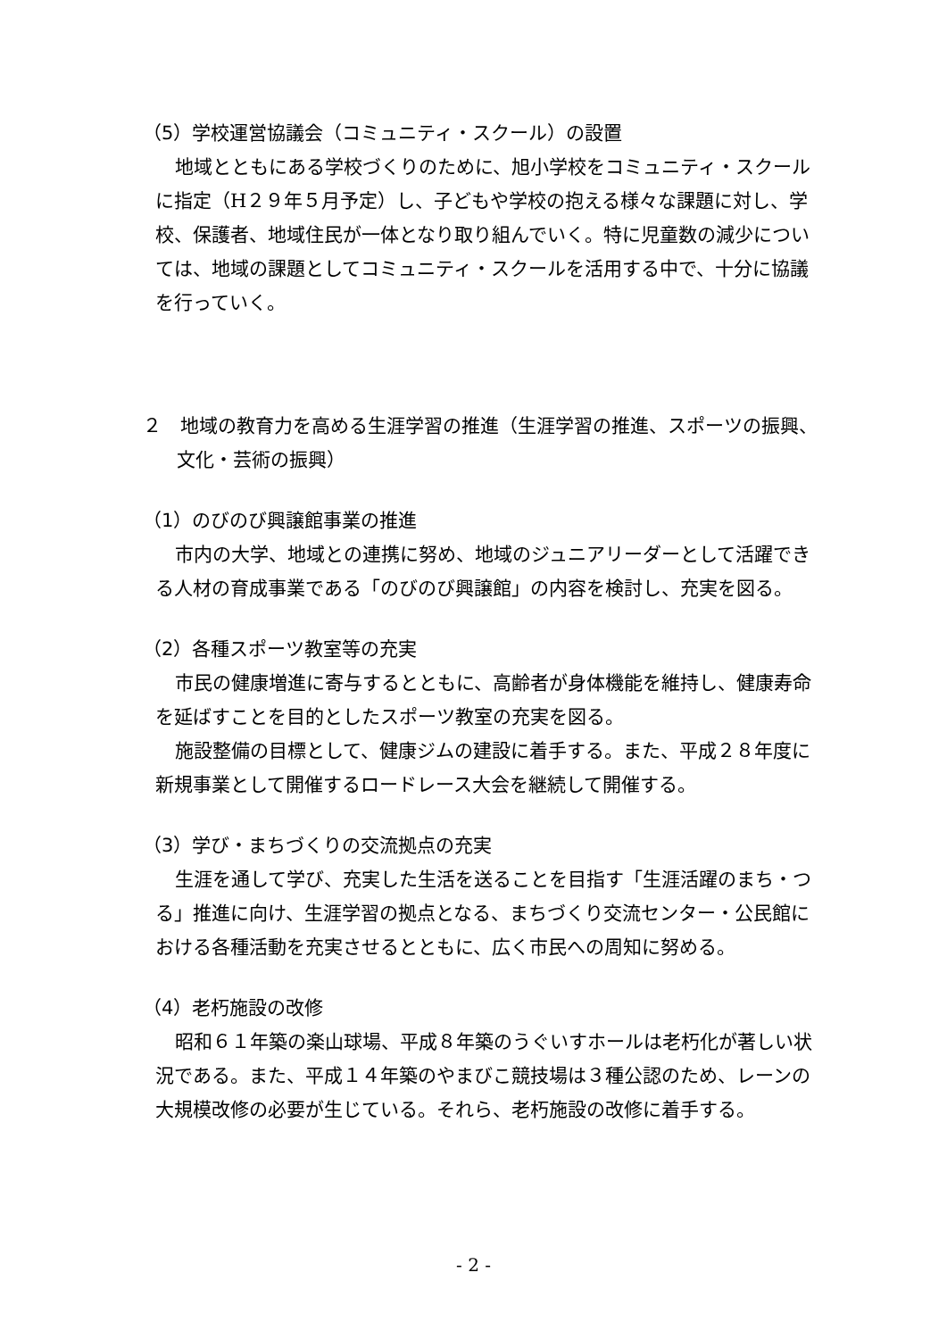（5）学校運営協議会（コミュニティ・スクール）の設置
地域とともにある学校づくりのために、旭小学校をコミュニティ・スクールに指定（H２９年５月予定）し、子どもや学校の抱える様々な課題に対し、学校、保護者、地域住民が一体となり取り組んでいく。特に児童数の減少については、地域の課題としてコミュニティ・スクールを活用する中で、十分に協議を行っていく。
２　地域の教育力を高める生涯学習の推進（生涯学習の推進、スポーツの振興、文化・芸術の振興）
（1）のびのび興譲館事業の推進
市内の大学、地域との連携に努め、地域のジュニアリーダーとして活躍できる人材の育成事業である「のびのび興譲館」の内容を検討し、充実を図る。
（2）各種スポーツ教室等の充実
市民の健康増進に寄与するとともに、高齢者が身体機能を維持し、健康寿命を延ばすことを目的としたスポーツ教室の充実を図る。
施設整備の目標として、健康ジムの建設に着手する。また、平成２８年度に新規事業として開催するロードレース大会を継続して開催する。
（3）学び・まちづくりの交流拠点の充実
生涯を通して学び、充実した生活を送ることを目指す「生涯活躍のまち・つる」推進に向け、生涯学習の拠点となる、まちづくり交流センター・公民館における各種活動を充実させるとともに、広く市民への周知に努める。
（4）老朽施設の改修
昭和６１年築の楽山球場、平成８年築のうぐいすホールは老朽化が著しい状況である。また、平成１４年築のやまびこ競技場は３種公認のため、レーンの大規模改修の必要が生じている。それら、老朽施設の改修に着手する。
- 2 -